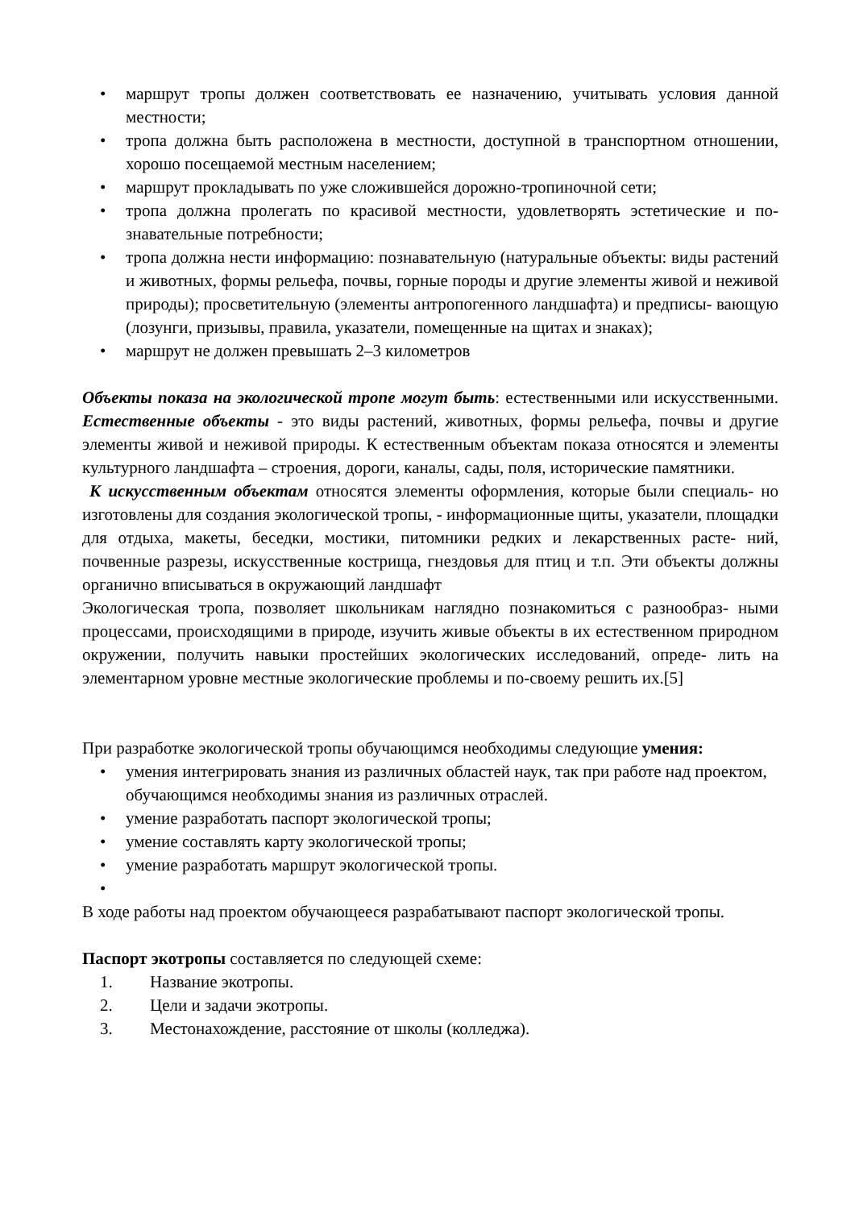• маршрут тропы должен соответствовать ее назначению, учитывать условия данной местности;
• тропа должна быть расположена в местности, доступной в транспортном отношении, хорошо посещаемой местным населением;
• маршрут прокладывать по уже сложившейся дорожно-тропиночной сети;
• тропа должна пролегать по красивой местности, удовлетворять эстетические и по- знавательные потребности;
• тропа должна нести информацию: познавательную (натуральные объекты: виды растений и животных, формы рельефа, почвы, горные породы и другие элементы живой и неживой природы); просветительную (элементы антропогенного ландшафта) и предписы- вающую (лозунги, призывы, правила, указатели, помещенные на щитах и знаках);
• маршрут не должен превышать 2–3 километров
Объекты показа на экологической тропе могут быть: естественными или искусственными. Естественные объекты - это виды растений, животных, формы рельефа, почвы и другие элементы живой и неживой природы. К естественным объектам показа относятся и элементы культурного ландшафта – строения, дороги, каналы, сады, поля, исторические памятники.
К искусственным объектам относятся элементы оформления, которые были специаль- но изготовлены для создания экологической тропы, - информационные щиты, указатели, площадки для отдыха, макеты, беседки, мостики, питомники редких и лекарственных расте- ний, почвенные разрезы, искусственные кострища, гнездовья для птиц и т.п. Эти объекты должны органично вписываться в окружающий ландшафт
Экологическая тропа, позволяет школьникам наглядно познакомиться с разнообраз- ными процессами, происходящими в природе, изучить живые объекты в их естественном природном окружении, получить навыки простейших экологических исследований, опреде- лить на элементарном уровне местные экологические проблемы и по-своему решить их.[5]
При разработке экологической тропы обучающимся необходимы следующие умения:
• умения интегрировать знания из различных областей наук, так при работе над проектом, обучающимся необходимы знания из различных отраслей.
• умение разработать паспорт экологической тропы;
• умение составлять карту экологической тропы;
• умение разработать маршрут экологической тропы.
•
В ходе работы над проектом обучающееся разрабатывают паспорт экологической тропы.
Паспорт экотропы составляется по следующей схеме:
1. Название экотропы.
2. Цели и задачи экотропы.
3. Местонахождение, расстояние от школы (колледжа).